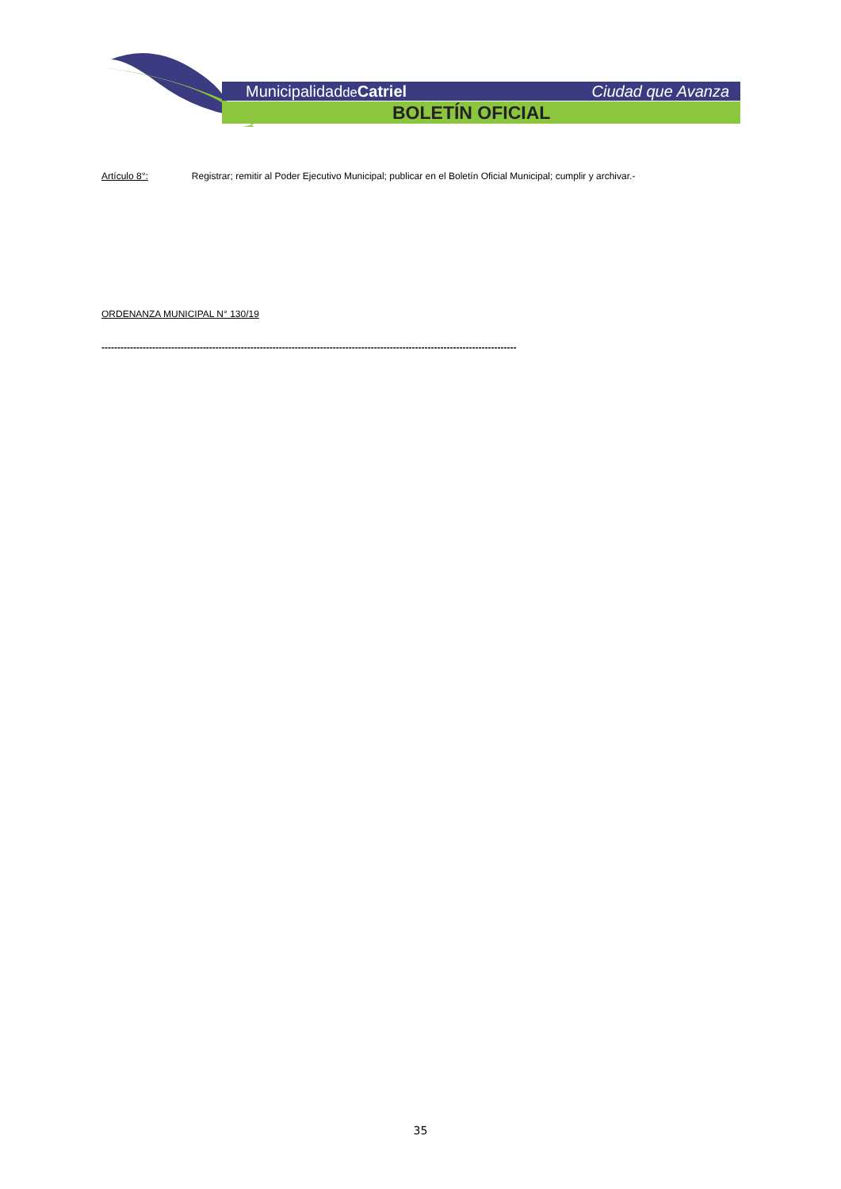Municipalidadde Catriel Ciudad que Avanza
BOLETÍN OFICIAL
Artículo 8°: Registrar; remitir al Poder Ejecutivo Municipal; publicar en el Boletín Oficial Municipal; cumplir y archivar.-
ORDENANZA MUNICIPAL N° 130/19
-----------------------------------------------------------------------------------------------------------------------------------
35